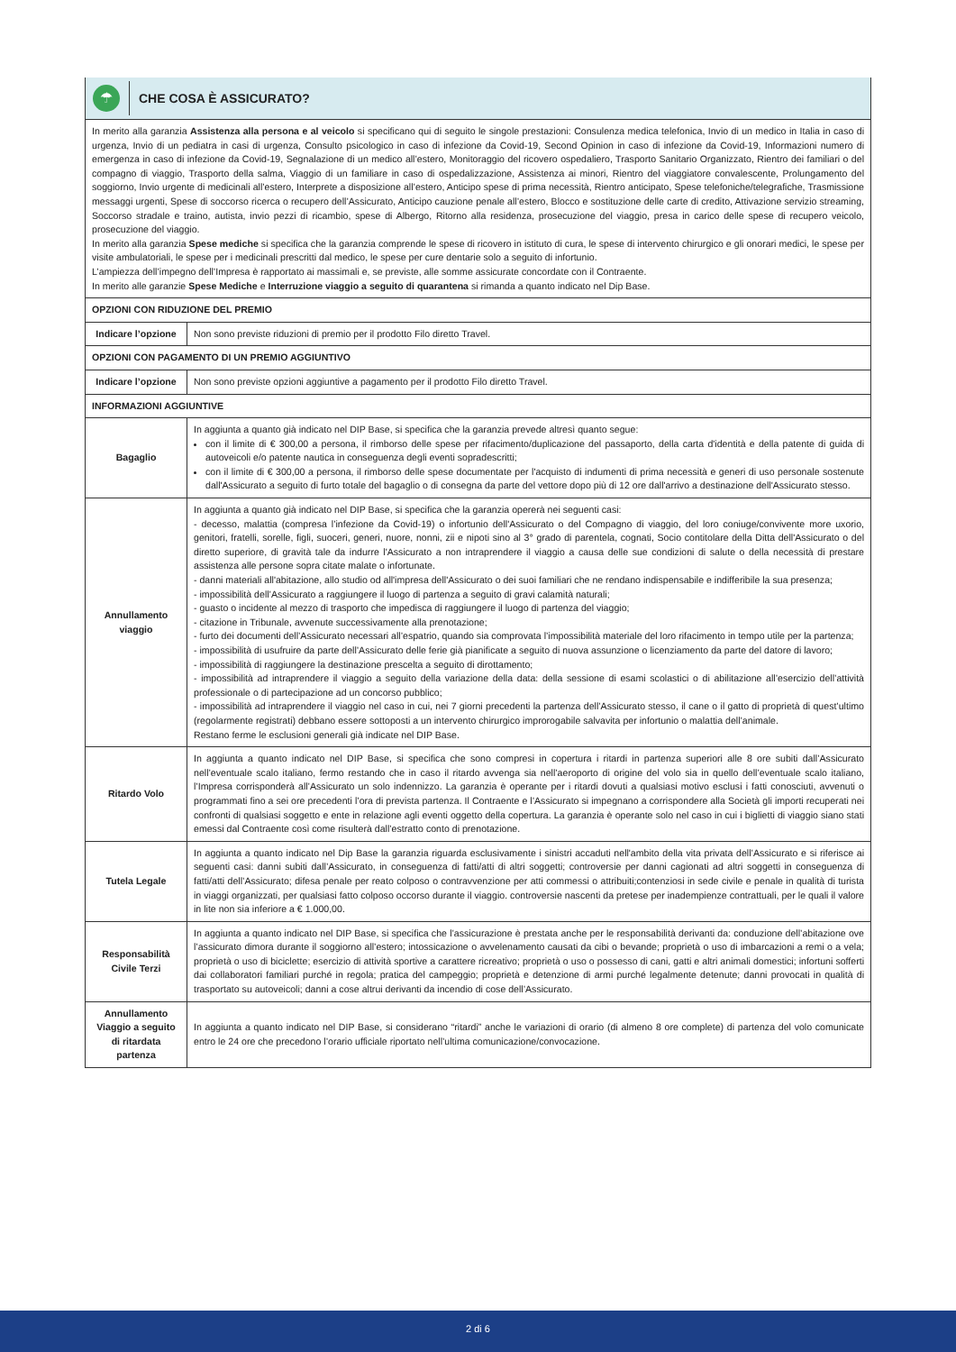☂
CHE COSA È ASSICURATO?
| In merito alla garanzia Assistenza alla persona e al veicolo si specificano qui di seguito le singole prestazioni: Consulenza medica telefonica, Invio di un medico in Italia in caso di urgenza, Invio di un pediatra in casi di urgenza, Consulto psicologico in caso di infezione da Covid-19, Second Opinion in caso di infezione da Covid-19, Informazioni numero di emergenza in caso di infezione da Covid-19, Segnalazione di un medico all’estero, Monitoraggio del ricovero ospedaliero, Trasporto Sanitario Organizzato, Rientro dei familiari o del compagno di viaggio, Trasporto della salma, Viaggio di un familiare in caso di ospedalizzazione, Assistenza ai minori, Rientro del viaggiatore convalescente, Prolungamento del soggiorno, Invio urgente di medicinali all’estero, Interprete a disposizione all’estero, Anticipo spese di prima necessità, Rientro anticipato, Spese telefoniche/telegrafiche, Trasmissione messaggi urgenti, Spese di soccorso ricerca o recupero dell’Assicurato, Anticipo cauzione penale all’estero, Blocco e sostituzione delle carte di credito, Attivazione servizio streaming, Soccorso stradale e traino, autista, invio pezzi di ricambio, spese di Albergo, Ritorno alla residenza, prosecuzione del viaggio, presa in carico delle spese di recupero veicolo, prosecuzione del viaggio. In merito alla garanzia Spese mediche si specifica che la garanzia comprende le spese di ricovero in istituto di cura, le spese di intervento chirurgico e gli onorari medici, le spese per visite ambulatoriali, le spese per i medicinali prescritti dal medico, le spese per cure dentarie solo a seguito di infortunio. L’ampiezza dell’impegno dell’Impresa è rapportato ai massimali e, se previste, alle somme assicurate concordate con il Contraente. In merito alle garanzie Spese Mediche e Interruzione viaggio a seguito di quarantena si rimanda a quanto indicato nel Dip Base. | |
| OPZIONI CON RIDUZIONE DEL PREMIO | |
| Indicare l’opzione | Non sono previste riduzioni di premio per il prodotto Filo diretto Travel. |
| OPZIONI CON PAGAMENTO DI UN PREMIO AGGIUNTIVO | |
| Indicare l’opzione | Non sono previste opzioni aggiuntive a pagamento per il prodotto Filo diretto Travel. |
| INFORMAZIONI AGGIUNTIVE | |
| Bagaglio | In aggiunta a quanto già indicato nel DIP Base, si specifica che la garanzia prevede altresì quanto segue: con il limite di € 300,00 a persona, il rimborso delle spese per rifacimento/duplicazione del passaporto, della carta d'identità e della patente di guida di autoveicoli e/o patente nautica in conseguenza degli eventi sopradescritti; con il limite di € 300,00 a persona, il rimborso delle spese documentate per l'acquisto di indumenti di prima necessità e generi di uso personale sostenute dall'Assicurato a seguito di furto totale del bagaglio o di consegna da parte del vettore dopo più di 12 ore dall'arrivo a destinazione dell'Assicurato stesso. |
| Annullamento viaggio | In aggiunta a quanto già indicato nel DIP Base, si specifica che la garanzia opererà nei seguenti casi: - decesso, malattia (compresa l’infezione da Covid-19) o infortunio dell'Assicurato o del Compagno di viaggio, del loro coniuge/convivente more uxorio, genitori, fratelli, sorelle, figli, suoceri, generi, nuore, nonni, zii e nipoti sino al 3° grado di parentela, cognati, Socio contitolare della Ditta dell'Assicurato o del diretto superiore, di gravità tale da indurre l'Assicurato a non intraprendere il viaggio a causa delle sue condizioni di salute o della necessità di prestare assistenza alle persone sopra citate malate o infortunate. - danni materiali all'abitazione, allo studio od all'impresa dell'Assicurato o dei suoi familiari che ne rendano indispensabile e indifferibile la sua presenza; - impossibilità dell’Assicurato a raggiungere il luogo di partenza a seguito di gravi calamità naturali; - guasto o incidente al mezzo di trasporto che impedisca di raggiungere il luogo di partenza del viaggio; - citazione in Tribunale, avvenute successivamente alla prenotazione; - furto dei documenti dell’Assicurato necessari all’espatrio, quando sia comprovata l’impossibilità materiale del loro rifacimento in tempo utile per la partenza; - impossibilità di usufruire da parte dell’Assicurato delle ferie già pianificate a seguito di nuova assunzione o licenziamento da parte del datore di lavoro; - impossibilità di raggiungere la destinazione prescelta a seguito di dirottamento; - impossibilità ad intraprendere il viaggio a seguito della variazione della data: della sessione di esami scolastici o di abilitazione all’esercizio dell’attività professionale o di partecipazione ad un concorso pubblico; - impossibilità ad intraprendere il viaggio nel caso in cui, nei 7 giorni precedenti la partenza dell’Assicurato stesso, il cane o il gatto di proprietà di quest’ultimo (regolarmente registrati) debbano essere sottoposti a un intervento chirurgico improrogabile salvavita per infortunio o malattia dell’animale. Restano ferme le esclusioni generali già indicate nel DIP Base. |
| Ritardo Volo | In aggiunta a quanto indicato nel DIP Base, si specifica che sono compresi in copertura i ritardi in partenza superiori alle 8 ore subiti dall’Assicurato nell’eventuale scalo italiano, fermo restando che in caso il ritardo avvenga sia nell’aeroporto di origine del volo sia in quello dell’eventuale scalo italiano, l’Impresa corrisponderà all’Assicurato un solo indennizzo. La garanzia è operante per i ritardi dovuti a qualsiasi motivo esclusi i fatti conosciuti, avvenuti o programmati fino a sei ore precedenti l’ora di prevista partenza. Il Contraente e l’Assicurato si impegnano a corrispondere alla Società gli importi recuperati nei confronti di qualsiasi soggetto e ente in relazione agli eventi oggetto della copertura. La garanzia è operante solo nel caso in cui i biglietti di viaggio siano stati emessi dal Contraente così come risulterà dall’estratto conto di prenotazione. |
| Tutela Legale | In aggiunta a quanto indicato nel Dip Base la garanzia riguarda esclusivamente i sinistri accaduti nell'ambito della vita privata dell’Assicurato e si riferisce ai seguenti casi: danni subiti dall’Assicurato, in conseguenza di fatti/atti di altri soggetti; controversie per danni cagionati ad altri soggetti in conseguenza di fatti/atti dell’Assicurato; difesa penale per reato colposo o contravvenzione per atti commessi o attribuiti;contenziosi in sede civile e penale in qualità di turista in viaggi organizzati, per qualsiasi fatto colposo occorso durante il viaggio. controversie nascenti da pretese per inadempienze contrattuali, per le quali il valore in lite non sia inferiore a € 1.000,00. |
| Responsabilità Civile Terzi | In aggiunta a quanto indicato nel DIP Base, si specifica che l’assicurazione è prestata anche per le responsabilità derivanti da: conduzione dell’abitazione ove l’assicurato dimora durante il soggiorno all’estero; intossicazione o avvelenamento causati da cibi o bevande; proprietà o uso di imbarcazioni a remi o a vela; proprietà o uso di biciclette; esercizio di attività sportive a carattere ricreativo; proprietà o uso o possesso di cani, gatti e altri animali domestici; infortuni sofferti dai collaboratori familiari purché in regola; pratica del campeggio; proprietà e detenzione di armi purché legalmente detenute; danni provocati in qualità di trasportato su autoveicoli; danni a cose altrui derivanti da incendio di cose dell’Assicurato. |
| Annullamento Viaggio a seguito di ritardata partenza | In aggiunta a quanto indicato nel DIP Base, si considerano “ritardi” anche le variazioni di orario (di almeno 8 ore complete) di partenza del volo comunicate entro le 24 ore che precedono l’orario ufficiale riportato nell’ultima comunicazione/convocazione. |
2 di 6